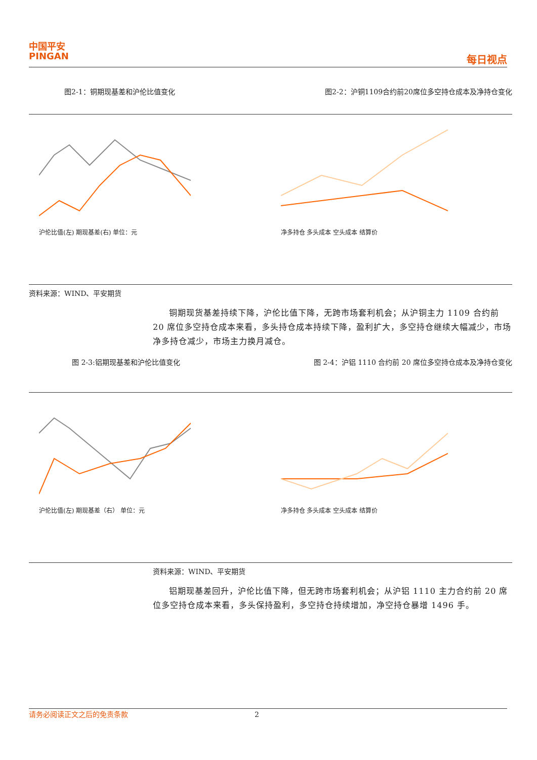中国平安
PINGAN
每日视点
图2-1：铜期现基差和沪伦比值变化 图2-2：沪铜1109合约前20席位多空持仓成本及净持仓变化
沪伦比值(左) 期现基差(右) 单位：元
净多持仓 多头成本 空头成本 结算价
资料来源：WIND、平安期货
铜期现货基差持续下降，沪伦比值下降，无跨市场套利机会；从沪铜主力 1109 合约前 20 席位多空持仓成本来看，多头持仓成本持续下降，盈利扩大，多空持仓继续大幅减少，市场净多持仓减少，市场主力换月减仓。
图 2-3:铝期现基差和沪伦比值变化 图 2-4：沪铝 1110 合约前 20 席位多空持仓成本及净持仓变化
沪伦比值(左) 期现基差（右） 单位：元
净多持仓 多头成本 空头成本 结算价
资料来源：WIND、平安期货
铝期现基差回升，沪伦比值下降，但无跨市场套利机会；从沪铝 1110 主力合约前 20 席位多空持仓成本来看，多头保持盈利，多空持仓持续增加，净空持仓暴增 1496 手。
请务必阅读正文之后的免责条款 2